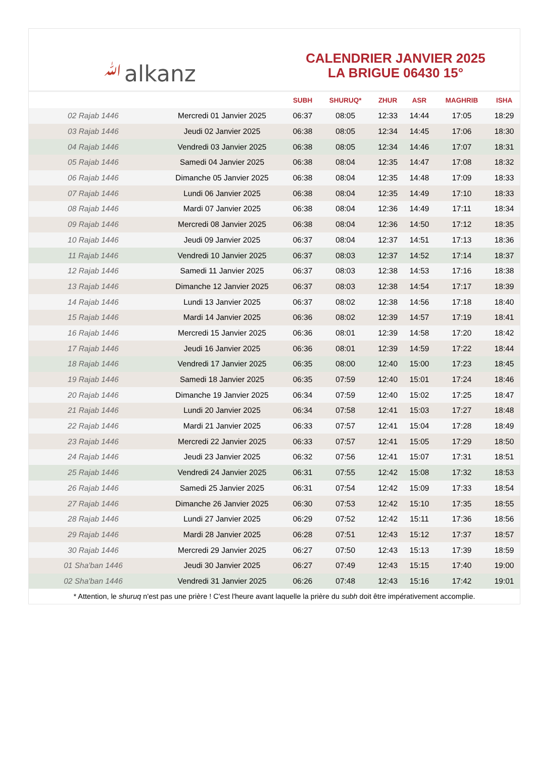ﷲalkanz
CALENDRIER JANVIER 2025
LA BRIGUE 06430 15°
| | | SUBH | SHURUQ* | ZHUR | ASR | MAGHRIB | ISHA |
| --- | --- | --- | --- | --- | --- | --- | --- |
| 02 Rajab 1446 | Mercredi 01 Janvier 2025 | 06:37 | 08:05 | 12:33 | 14:44 | 17:05 | 18:29 |
| 03 Rajab 1446 | Jeudi 02 Janvier 2025 | 06:38 | 08:05 | 12:34 | 14:45 | 17:06 | 18:30 |
| 04 Rajab 1446 | Vendredi 03 Janvier 2025 | 06:38 | 08:05 | 12:34 | 14:46 | 17:07 | 18:31 |
| 05 Rajab 1446 | Samedi 04 Janvier 2025 | 06:38 | 08:04 | 12:35 | 14:47 | 17:08 | 18:32 |
| 06 Rajab 1446 | Dimanche 05 Janvier 2025 | 06:38 | 08:04 | 12:35 | 14:48 | 17:09 | 18:33 |
| 07 Rajab 1446 | Lundi 06 Janvier 2025 | 06:38 | 08:04 | 12:35 | 14:49 | 17:10 | 18:33 |
| 08 Rajab 1446 | Mardi 07 Janvier 2025 | 06:38 | 08:04 | 12:36 | 14:49 | 17:11 | 18:34 |
| 09 Rajab 1446 | Mercredi 08 Janvier 2025 | 06:38 | 08:04 | 12:36 | 14:50 | 17:12 | 18:35 |
| 10 Rajab 1446 | Jeudi 09 Janvier 2025 | 06:37 | 08:04 | 12:37 | 14:51 | 17:13 | 18:36 |
| 11 Rajab 1446 | Vendredi 10 Janvier 2025 | 06:37 | 08:03 | 12:37 | 14:52 | 17:14 | 18:37 |
| 12 Rajab 1446 | Samedi 11 Janvier 2025 | 06:37 | 08:03 | 12:38 | 14:53 | 17:16 | 18:38 |
| 13 Rajab 1446 | Dimanche 12 Janvier 2025 | 06:37 | 08:03 | 12:38 | 14:54 | 17:17 | 18:39 |
| 14 Rajab 1446 | Lundi 13 Janvier 2025 | 06:37 | 08:02 | 12:38 | 14:56 | 17:18 | 18:40 |
| 15 Rajab 1446 | Mardi 14 Janvier 2025 | 06:36 | 08:02 | 12:39 | 14:57 | 17:19 | 18:41 |
| 16 Rajab 1446 | Mercredi 15 Janvier 2025 | 06:36 | 08:01 | 12:39 | 14:58 | 17:20 | 18:42 |
| 17 Rajab 1446 | Jeudi 16 Janvier 2025 | 06:36 | 08:01 | 12:39 | 14:59 | 17:22 | 18:44 |
| 18 Rajab 1446 | Vendredi 17 Janvier 2025 | 06:35 | 08:00 | 12:40 | 15:00 | 17:23 | 18:45 |
| 19 Rajab 1446 | Samedi 18 Janvier 2025 | 06:35 | 07:59 | 12:40 | 15:01 | 17:24 | 18:46 |
| 20 Rajab 1446 | Dimanche 19 Janvier 2025 | 06:34 | 07:59 | 12:40 | 15:02 | 17:25 | 18:47 |
| 21 Rajab 1446 | Lundi 20 Janvier 2025 | 06:34 | 07:58 | 12:41 | 15:03 | 17:27 | 18:48 |
| 22 Rajab 1446 | Mardi 21 Janvier 2025 | 06:33 | 07:57 | 12:41 | 15:04 | 17:28 | 18:49 |
| 23 Rajab 1446 | Mercredi 22 Janvier 2025 | 06:33 | 07:57 | 12:41 | 15:05 | 17:29 | 18:50 |
| 24 Rajab 1446 | Jeudi 23 Janvier 2025 | 06:32 | 07:56 | 12:41 | 15:07 | 17:31 | 18:51 |
| 25 Rajab 1446 | Vendredi 24 Janvier 2025 | 06:31 | 07:55 | 12:42 | 15:08 | 17:32 | 18:53 |
| 26 Rajab 1446 | Samedi 25 Janvier 2025 | 06:31 | 07:54 | 12:42 | 15:09 | 17:33 | 18:54 |
| 27 Rajab 1446 | Dimanche 26 Janvier 2025 | 06:30 | 07:53 | 12:42 | 15:10 | 17:35 | 18:55 |
| 28 Rajab 1446 | Lundi 27 Janvier 2025 | 06:29 | 07:52 | 12:42 | 15:11 | 17:36 | 18:56 |
| 29 Rajab 1446 | Mardi 28 Janvier 2025 | 06:28 | 07:51 | 12:43 | 15:12 | 17:37 | 18:57 |
| 30 Rajab 1446 | Mercredi 29 Janvier 2025 | 06:27 | 07:50 | 12:43 | 15:13 | 17:39 | 18:59 |
| 01 Sha'ban 1446 | Jeudi 30 Janvier 2025 | 06:27 | 07:49 | 12:43 | 15:15 | 17:40 | 19:00 |
| 02 Sha'ban 1446 | Vendredi 31 Janvier 2025 | 06:26 | 07:48 | 12:43 | 15:16 | 17:42 | 19:01 |
* Attention, le shuruq n'est pas une prière ! C'est l'heure avant laquelle la prière du subh doit être impérativement accomplie.